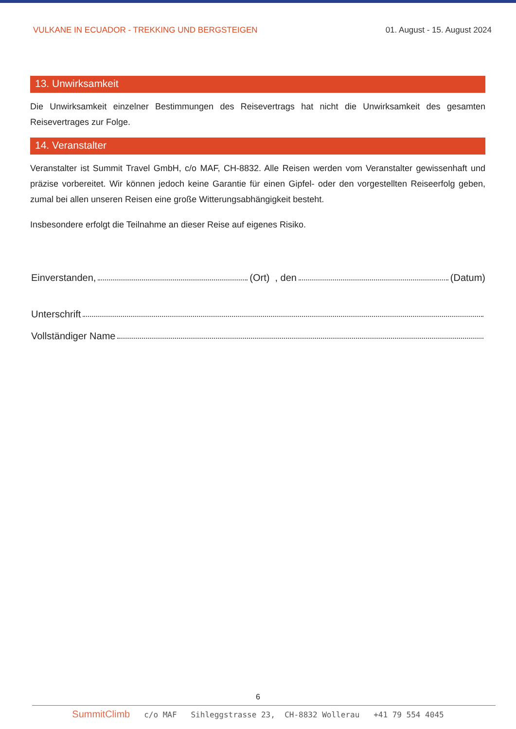VULKANE IN ECUADOR - TREKKING UND BERGSTEIGEN 01. August - 15. August 2024
13. Unwirksamkeit
Die Unwirksamkeit einzelner Bestimmungen des Reisevertrags hat nicht die Unwirksamkeit des gesamten Reisevertrages zur Folge.
14. Veranstalter
Veranstalter ist Summit Travel GmbH, c/o MAF, CH-8832. Alle Reisen werden vom Veranstalter gewissenhaft und präzise vorbereitet. Wir können jedoch keine Garantie für einen Gipfel- oder den vorgestellten Reiseerfolg geben, zumal bei allen unseren Reisen eine große Witterungsabhängigkeit besteht.
Insbesondere erfolgt die Teilnahme an dieser Reise auf eigenes Risiko.
Einverstanden, (Ort) , den (Datum)
Unterschrift
Vollständiger Name
6
SummitClimb c/o MAF Sihleggstrasse 23, CH-8832 Wollerau +41 79 554 4045